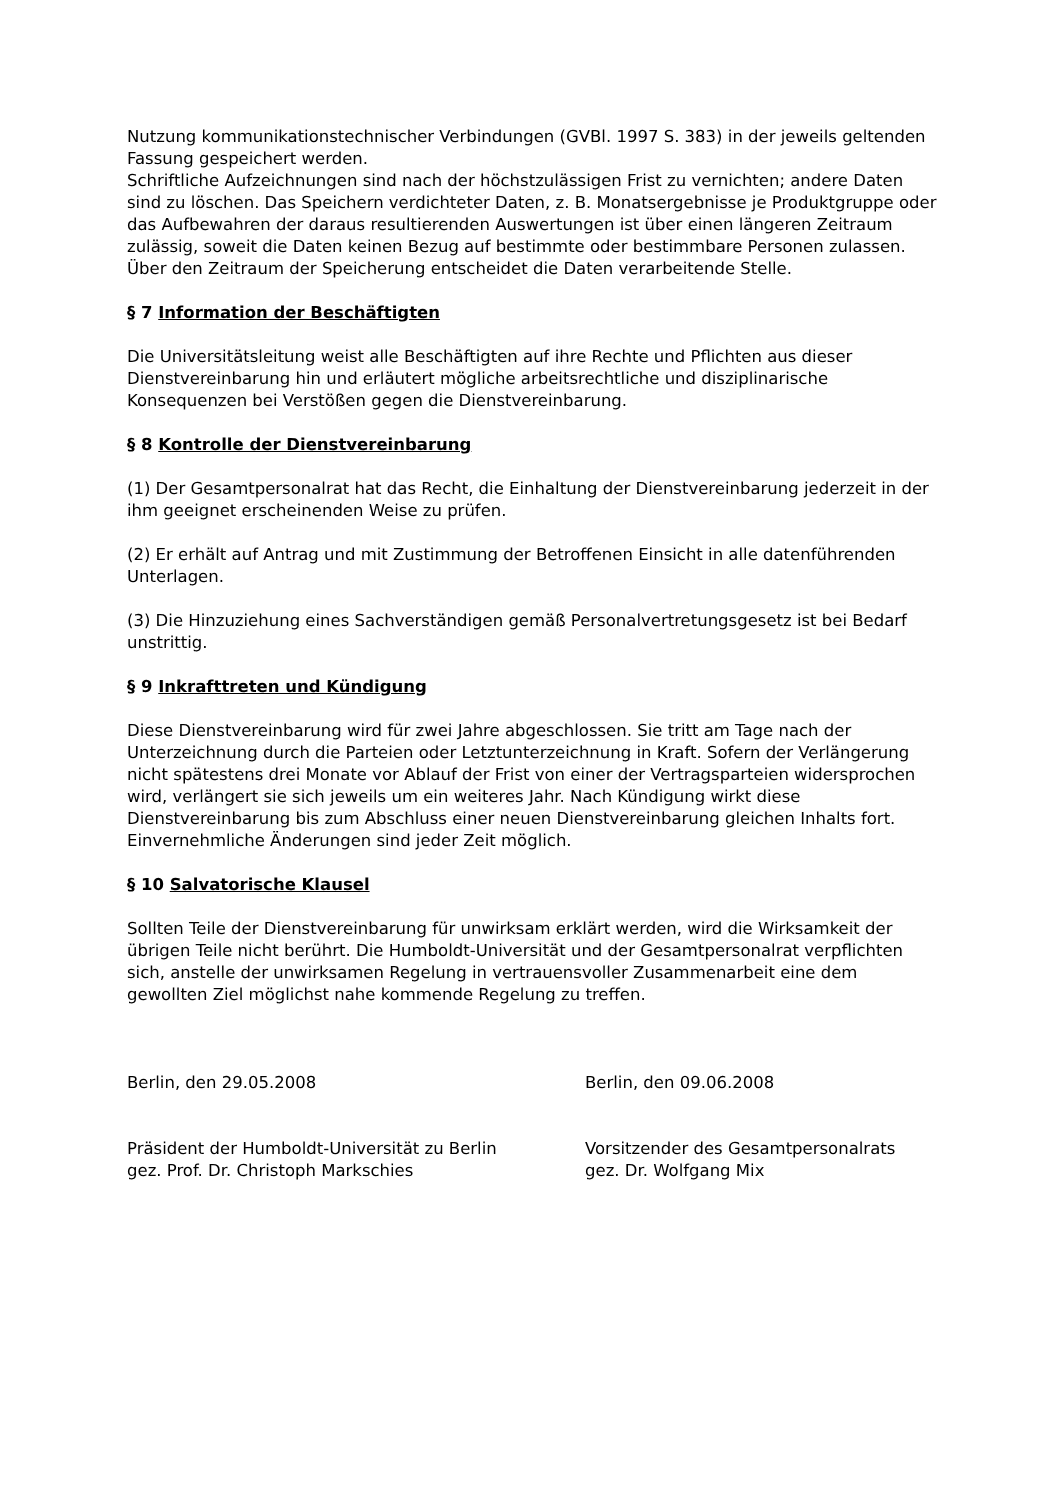Nutzung kommunikationstechnischer Verbindungen (GVBl. 1997 S. 383) in der jeweils geltenden Fassung gespeichert werden.
Schriftliche Aufzeichnungen sind nach der höchstzulässigen Frist zu vernichten; andere Daten sind zu löschen. Das Speichern verdichteter Daten, z. B. Monatsergebnisse je Produktgruppe oder das Aufbewahren der daraus resultierenden Auswertungen ist über einen längeren Zeitraum zulässig, soweit die Daten keinen Bezug auf bestimmte oder bestimmbare Personen zulassen. Über den Zeitraum der Speicherung entscheidet die Daten verarbeitende Stelle.
§ 7 Information der Beschäftigten
Die Universitätsleitung weist alle Beschäftigten auf ihre Rechte und Pflichten aus dieser Dienstvereinbarung hin und erläutert mögliche arbeitsrechtliche und disziplinarische Konsequenzen bei Verstößen gegen die Dienstvereinbarung.
§ 8 Kontrolle der Dienstvereinbarung
(1) Der Gesamtpersonalrat hat das Recht, die Einhaltung der Dienstvereinbarung jederzeit in der ihm geeignet erscheinenden Weise zu prüfen.
(2) Er erhält auf Antrag und mit Zustimmung der Betroffenen Einsicht in alle datenführenden Unterlagen.
(3) Die Hinzuziehung eines Sachverständigen gemäß Personalvertretungsgesetz ist bei Bedarf unstrittig.
§ 9 Inkrafttreten und Kündigung
Diese Dienstvereinbarung wird für zwei Jahre abgeschlossen. Sie tritt am Tage nach der Unterzeichnung durch die Parteien oder Letztunterzeichnung in Kraft. Sofern der Verlängerung nicht spätestens drei Monate vor Ablauf der Frist von einer der Vertragsparteien widersprochen wird, verlängert sie sich jeweils um ein weiteres Jahr. Nach Kündigung wirkt diese Dienstvereinbarung bis zum Abschluss einer neuen Dienstvereinbarung gleichen Inhalts fort. Einvernehmliche Änderungen sind jeder Zeit möglich.
§ 10 Salvatorische Klausel
Sollten Teile der Dienstvereinbarung für unwirksam erklärt werden, wird die Wirksamkeit der übrigen Teile nicht berührt. Die Humboldt-Universität und der Gesamtpersonalrat verpflichten sich, anstelle der unwirksamen Regelung in vertrauensvoller Zusammenarbeit eine dem gewollten Ziel möglichst nahe kommende Regelung zu treffen.
Berlin, den 29.05.2008 Berlin, den 09.06.2008
Präsident der Humboldt-Universität zu Berlin
gez. Prof. Dr. Christoph Markschies
Vorsitzender des Gesamtpersonalrats
gez. Dr. Wolfgang Mix